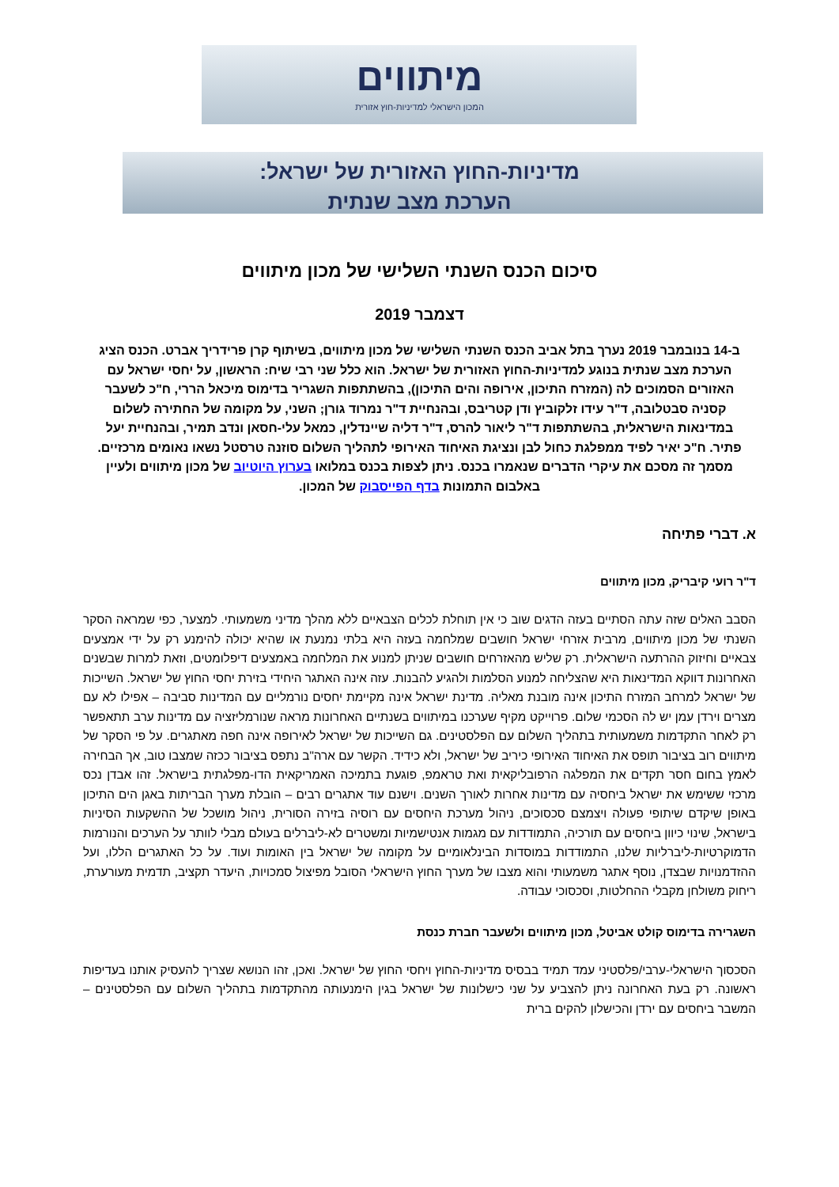מיתווים
המכון הישראלי למדיניות-חוץ אזורית
מדיניות-החוץ האזורית של ישראל:
הערכת מצב שנתית
סיכום הכנס השנתי השלישי של מכון מיתווים
דצמבר 2019
ב-14 בנובמבר 2019 נערך בתל אביב הכנס השנתי השלישי של מכון מיתווים, בשיתוף קרן פרידריך אברט. הכנס הציג הערכת מצב שנתית בנוגע למדיניות-החוץ האזורית של ישראל. הוא כלל שני רבי שיח: הראשון, על יחסי ישראל עם האזורים הסמוכים לה (המזרח התיכון, אירופה והים התיכון), בהשתתפות השגריר בדימוס מיכאל הררי, ח"כ לשעבר קסניה סבטלובה, ד"ר עידו זלקוביץ ודן קטריבס, ובהנחיית ד"ר נמרוד גורן; השני, על מקומה של החתירה לשלום במדינאות הישראלית, בהשתתפות ד"ר ליאור להרס, ד"ר דליה שיינדלין, כמאל עלי-חסאן ונדב תמיר, ובהנחיית יעל פתיר. ח"כ יאיר לפיד ממפלגת כחול לבן ונציגת האיחוד האירופי לתהליך השלום סוזנה טרסטל נשאו נאומים מרכזיים. מסמך זה מסכם את עיקרי הדברים שנאמרו בכנס. ניתן לצפות בכנס במלואו בערוץ היוטיוב של מכון מיתווים ולעיין באלבום התמונות בדף הפייסבוק של המכון.
א. דברי פתיחה
ד"ר רועי קיבריק, מכון מיתווים
הסבב האלים שזה עתה הסתיים בעזה הדגים שוב כי אין תוחלת לכלים הצבאיים ללא מהלך מדיני משמעותי. למצער, כפי שמראה הסקר השנתי של מכון מיתווים, מרבית אזרחי ישראל חושבים שמלחמה בעזה היא בלתי נמנעת או שהיא יכולה להימנע רק על ידי אמצעים צבאיים וחיזוק ההרתעה הישראלית. רק שליש מהאזרחים חושבים שניתן למנוע את המלחמה באמצעים דיפלומטים, וזאת למרות שבשנים האחרונות דווקא המדינאות היא שהצליחה למנוע הסלמות ולהגיע להבנות. עזה אינה האתגר היחידי בזירת יחסי החוץ של ישראל. השייכות של ישראל למרחב המזרח התיכון אינה מובנת מאליה. מדינת ישראל אינה מקיימת יחסים נורמליים עם המדינות סביבה – אפילו לא עם מצרים וירדן עמן יש לה הסכמי שלום. פרוייקט מקיף שערכנו במיתווים בשנתיים האחרונות מראה שנורמליזציה עם מדינות ערב תתאפשר רק לאחר התקדמות משמעותית בתהליך השלום עם הפלסטינים. גם השייכות של ישראל לאירופה אינה חפה מאתגרים. על פי הסקר של מיתווים רוב בציבור תופס את האיחוד האירופי כיריב של ישראל, ולא כידיד. הקשר עם ארה"ב נתפס בציבור ככזה שמצבו טוב, אך הבחירה לאמץ בחום חסר תקדים את המפלגה הרפובליקאית ואת טראמפ, פוגעת בתמיכה האמריקאית הדו-מפלגתית בישראל. זהו אבדן נכס מרכזי ששימש את ישראל ביחסיה עם מדינות אחרות לאורך השנים. וישנם עוד אתגרים רבים – הובלת מערך הבריתות באגן הים התיכון באופן שיקדם שיתופי פעולה ויצמצם סכסוכים, ניהול מערכת היחסים עם רוסיה בזירה הסורית, ניהול מושכל של ההשקעות הסיניות בישראל, שינוי כיוון ביחסים עם תורכיה, התמודדות עם מגמות אנטישמיות ומשטרים לא-ליברלים בעולם מבלי לוותר על הערכים והנורמות הדמוקרטיות-ליברליות שלנו, התמודדות במוסדות הבינלאומיים על מקומה של ישראל בין האומות ועוד. על כל האתגרים הללו, ועל ההזדמנויות שבצדן, נוסף אתגר משמעותי והוא מצבו של מערך החוץ הישראלי הסובל מפיצול סמכויות, היעדר תקציב, תדמית מעורערת, ריחוק משולחן מקבלי ההחלטות, וסכסוכי עבודה.
השגרירה בדימוס קולט אביטל, מכון מיתווים ולשעבר חברת כנסת
הסכסוך הישראלי-ערבי/פלסטיני עמד תמיד בבסיס מדיניות-החוץ ויחסי החוץ של ישראל. ואכן, זהו הנושא שצריך להעסיק אותנו בעדיפות ראשונה. רק בעת האחרונה ניתן להצביע על שני כישלונות של ישראל בגין הימנעותה מהתקדמות בתהליך השלום עם הפלסטינים – המשבר ביחסים עם ירדן והכישלון להקים ברית